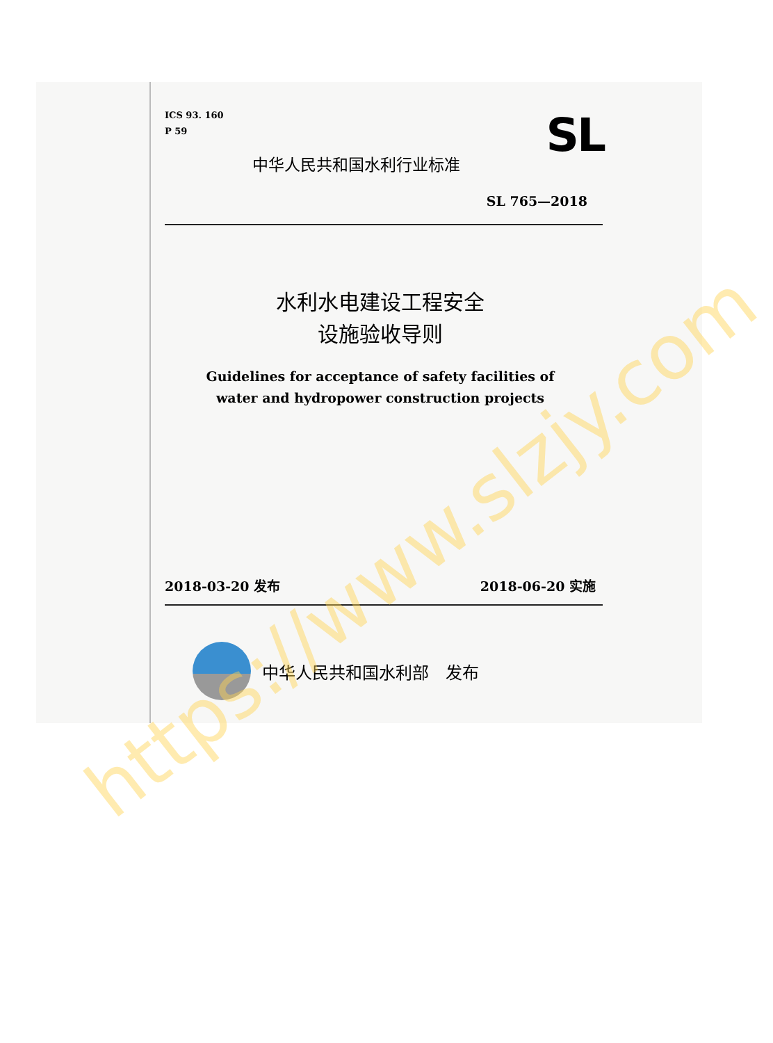ICS 93. 160
P 59
SL
中华人民共和国水利行业标准
SL 765—2018
水利水电建设工程安全
设施验收导则
Guidelines for acceptance of safety facilities of
water and hydropower construction projects
2018-03-20 发布 2018-06-20 实施
中华人民共和国水利部　发布
https://www.slzjy.com